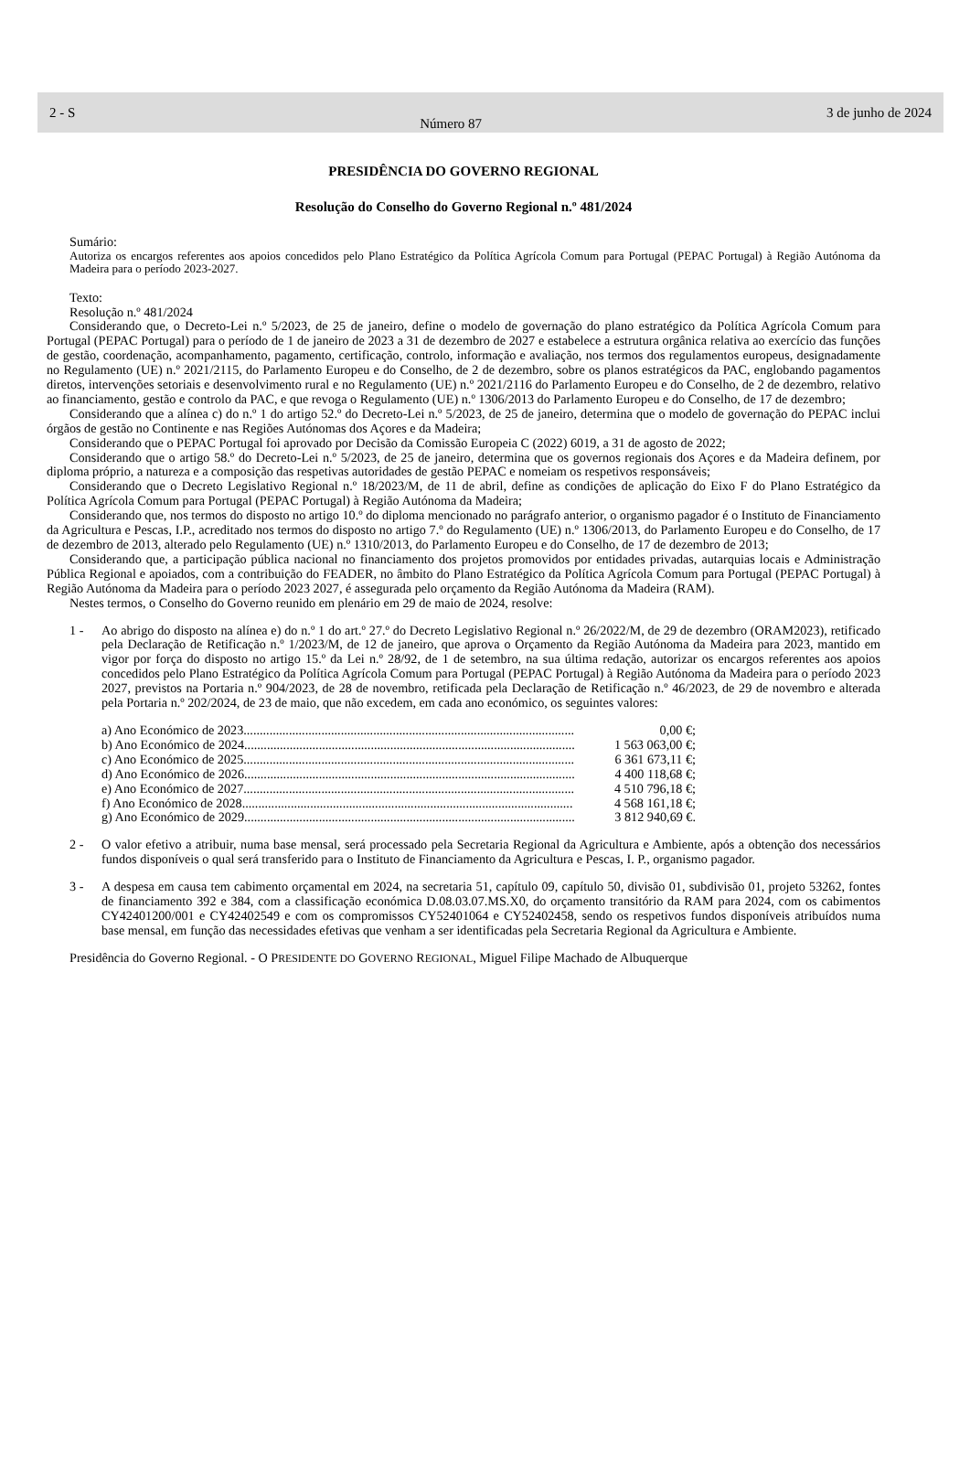2 - S
Número 87
3 de junho de 2024
PRESIDÊNCIA DO GOVERNO REGIONAL
Resolução do Conselho do Governo Regional n.º 481/2024
Sumário:
Autoriza os encargos referentes aos apoios concedidos pelo Plano Estratégico da Política Agrícola Comum para Portugal (PEPAC Portugal) à Região Autónoma da Madeira para o período 2023-2027.
Texto:
Resolução n.º 481/2024
Considerando que, o Decreto-Lei n.º 5/2023, de 25 de janeiro, define o modelo de governação do plano estratégico da Política Agrícola Comum para Portugal (PEPAC Portugal) para o período de 1 de janeiro de 2023 a 31 de dezembro de 2027 e estabelece a estrutura orgânica relativa ao exercício das funções de gestão, coordenação, acompanhamento, pagamento, certificação, controlo, informação e avaliação, nos termos dos regulamentos europeus, designadamente no Regulamento (UE) n.º 2021/2115, do Parlamento Europeu e do Conselho, de 2 de dezembro, sobre os planos estratégicos da PAC, englobando pagamentos diretos, intervenções setoriais e desenvolvimento rural e no Regulamento (UE) n.º 2021/2116 do Parlamento Europeu e do Conselho, de 2 de dezembro, relativo ao financiamento, gestão e controlo da PAC, e que revoga o Regulamento (UE) n.º 1306/2013 do Parlamento Europeu e do Conselho, de 17 de dezembro;
Considerando que a alínea c) do n.º 1 do artigo 52.º do Decreto-Lei n.º 5/2023, de 25 de janeiro, determina que o modelo de governação do PEPAC inclui órgãos de gestão no Continente e nas Regiões Autónomas dos Açores e da Madeira;
Considerando que o PEPAC Portugal foi aprovado por Decisão da Comissão Europeia C (2022) 6019, a 31 de agosto de 2022;
Considerando que o artigo 58.º do Decreto-Lei n.º 5/2023, de 25 de janeiro, determina que os governos regionais dos Açores e da Madeira definem, por diploma próprio, a natureza e a composição das respetivas autoridades de gestão PEPAC e nomeiam os respetivos responsáveis;
Considerando que o Decreto Legislativo Regional n.º 18/2023/M, de 11 de abril, define as condições de aplicação do Eixo F do Plano Estratégico da Política Agrícola Comum para Portugal (PEPAC Portugal) à Região Autónoma da Madeira;
Considerando que, nos termos do disposto no artigo 10.º do diploma mencionado no parágrafo anterior, o organismo pagador é o Instituto de Financiamento da Agricultura e Pescas, I.P., acreditado nos termos do disposto no artigo 7.º do Regulamento (UE) n.º 1306/2013, do Parlamento Europeu e do Conselho, de 17 de dezembro de 2013, alterado pelo Regulamento (UE) n.º 1310/2013, do Parlamento Europeu e do Conselho, de 17 de dezembro de 2013;
Considerando que, a participação pública nacional no financiamento dos projetos promovidos por entidades privadas, autarquias locais e Administração Pública Regional e apoiados, com a contribuição do FEADER, no âmbito do Plano Estratégico da Política Agrícola Comum para Portugal (PEPAC Portugal) à Região Autónoma da Madeira para o período 2023 2027, é assegurada pelo orçamento da Região Autónoma da Madeira (RAM).
Nestes termos, o Conselho do Governo reunido em plenário em 29 de maio de 2024, resolve:
1 - Ao abrigo do disposto na alínea e) do n.º 1 do art.º 27.º do Decreto Legislativo Regional n.º 26/2022/M, de 29 de dezembro (ORAM2023), retificado pela Declaração de Retificação n.º 1/2023/M, de 12 de janeiro, que aprova o Orçamento da Região Autónoma da Madeira para 2023, mantido em vigor por força do disposto no artigo 15.º da Lei n.º 28/92, de 1 de setembro, na sua última redação, autorizar os encargos referentes aos apoios concedidos pelo Plano Estratégico da Política Agrícola Comum para Portugal (PEPAC Portugal) à Região Autónoma da Madeira para o período 2023 2027, previstos na Portaria n.º 904/2023, de 28 de novembro, retificada pela Declaração de Retificação n.º 46/2023, de 29 de novembro e alterada pela Portaria n.º 202/2024, de 23 de maio, que não excedem, em cada ano económico, os seguintes valores:
a) Ano Económico de 2023...................................................................................................... 0,00 €;
b) Ano Económico de 2024 ...................................................................................................... 1 563 063,00 €;
c) Ano Económico de 2025...................................................................................................... 6 361 673,11 €;
d) Ano Económico de 2026 ...................................................................................................... 4 400 118,68 €;
e) Ano Económico de 2027...................................................................................................... 4 510 796,18 €;
f) Ano Económico de 2028...................................................................................................... 4 568 161,18 €;
g) Ano Económico de 2029 ...................................................................................................... 3 812 940,69 €.
2 - O valor efetivo a atribuir, numa base mensal, será processado pela Secretaria Regional da Agricultura e Ambiente, após a obtenção dos necessários fundos disponíveis o qual será transferido para o Instituto de Financiamento da Agricultura e Pescas, I. P., organismo pagador.
3 - A despesa em causa tem cabimento orçamental em 2024, na secretaria 51, capítulo 09, capítulo 50, divisão 01, subdivisão 01, projeto 53262, fontes de financiamento 392 e 384, com a classificação económica D.08.03.07.MS.X0, do orçamento transitório da RAM para 2024, com os cabimentos CY42401200/001 e CY42402549 e com os compromissos CY52401064 e CY52402458, sendo os respetivos fundos disponíveis atribuídos numa base mensal, em função das necessidades efetivas que venham a ser identificadas pela Secretaria Regional da Agricultura e Ambiente.
Presidência do Governo Regional. - O PRESIDENTE DO GOVERNO REGIONAL, Miguel Filipe Machado de Albuquerque